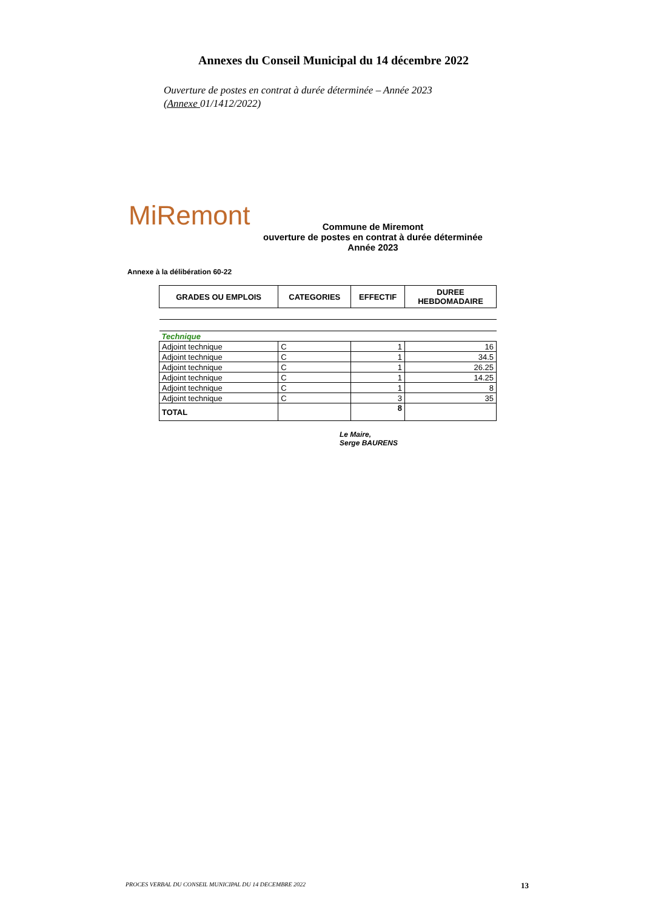Annexes du Conseil Municipal du 14 décembre 2022
Ouverture de postes en contrat à durée déterminée – Année 2023
(Annexe 01/1412/2022)
MiRemont
Commune de Miremont
ouverture de postes en contrat à durée déterminée
Année 2023
Annexe à la délibération 60-22
| GRADES OU EMPLOIS | CATEGORIES | EFFECTIF | DUREE HEBDOMADAIRE |
| --- | --- | --- | --- |
| Technique | | | |
| Adjoint technique | C | 1 | 16 |
| Adjoint technique | C | 1 | 34.5 |
| Adjoint technique | C | 1 | 26.25 |
| Adjoint technique | C | 1 | 14.25 |
| Adjoint technique | C | 1 | 8 |
| Adjoint technique | C | 3 | 35 |
| TOTAL | | 8 | |
Le Maire,
Serge BAURENS
PROCES VERBAL DU CONSEIL MUNICIPAL DU 14 DECEMBRE 2022 13